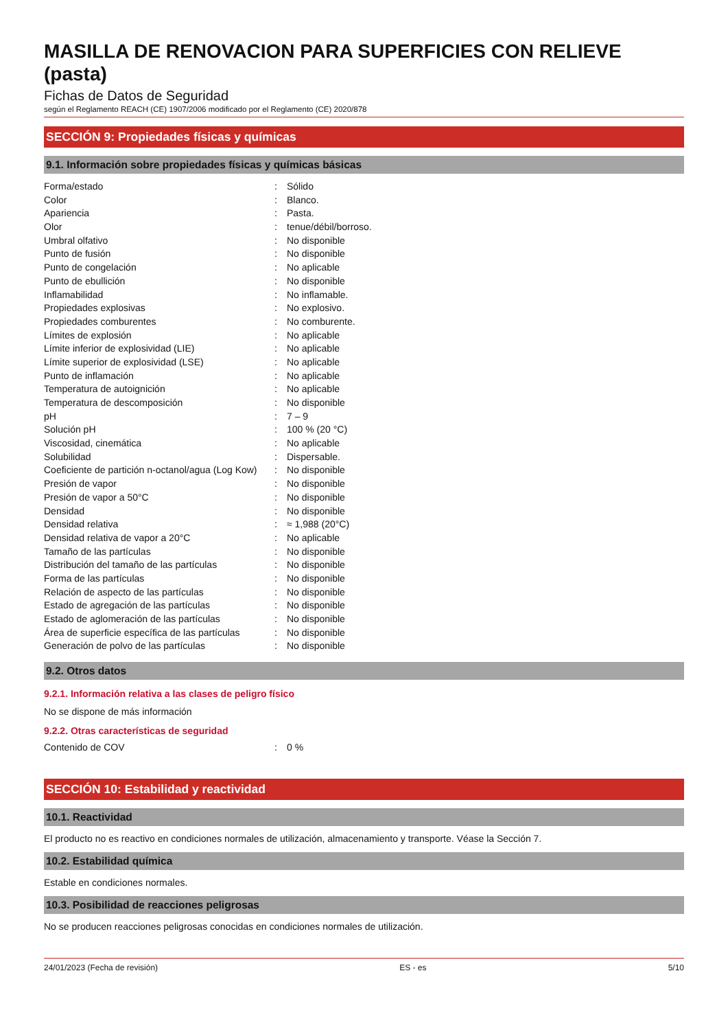MASILLA DE RENOVACION PARA SUPERFICIES CON RELIEVE (pasta)
Fichas de Datos de Seguridad
según el Reglamento REACH (CE) 1907/2006 modificado por el Reglamento (CE) 2020/878
SECCIÓN 9: Propiedades físicas y químicas
9.1. Información sobre propiedades físicas y químicas básicas
| Forma/estado | : | Sólido |
| Color | : | Blanco. |
| Apariencia | : | Pasta. |
| Olor | : | tenue/débil/borroso. |
| Umbral olfativo | : | No disponible |
| Punto de fusión | : | No disponible |
| Punto de congelación | : | No aplicable |
| Punto de ebullición | : | No disponible |
| Inflamabilidad | : | No inflamable. |
| Propiedades explosivas | : | No explosivo. |
| Propiedades comburentes | : | No comburente. |
| Límites de explosión | : | No aplicable |
| Límite inferior de explosividad (LIE) | : | No aplicable |
| Límite superior de explosividad (LSE) | : | No aplicable |
| Punto de inflamación | : | No aplicable |
| Temperatura de autoignición | : | No aplicable |
| Temperatura de descomposición | : | No disponible |
| pH | : | 7 – 9 |
| Solución pH | : | 100 % (20 °C) |
| Viscosidad, cinemática | : | No aplicable |
| Solubilidad | : | Dispersable. |
| Coeficiente de partición n-octanol/agua (Log Kow) | : | No disponible |
| Presión de vapor | : | No disponible |
| Presión de vapor a 50°C | : | No disponible |
| Densidad | : | No disponible |
| Densidad relativa | : | ≈ 1,988 (20°C) |
| Densidad relativa de vapor a 20°C | : | No aplicable |
| Tamaño de las partículas | : | No disponible |
| Distribución del tamaño de las partículas | : | No disponible |
| Forma de las partículas | : | No disponible |
| Relación de aspecto de las partículas | : | No disponible |
| Estado de agregación de las partículas | : | No disponible |
| Estado de aglomeración de las partículas | : | No disponible |
| Área de superficie específica de las partículas | : | No disponible |
| Generación de polvo de las partículas | : | No disponible |
9.2. Otros datos
9.2.1. Información relativa a las clases de peligro físico
No se dispone de más información
9.2.2. Otras características de seguridad
| Contenido de COV | : | 0 % |
SECCIÓN 10: Estabilidad y reactividad
10.1. Reactividad
El producto no es reactivo en condiciones normales de utilización, almacenamiento y transporte. Véase la Sección 7.
10.2. Estabilidad química
Estable en condiciones normales.
10.3. Posibilidad de reacciones peligrosas
No se producen reacciones peligrosas conocidas en condiciones normales de utilización.
24/01/2023 (Fecha de revisión) ES - es 5/10